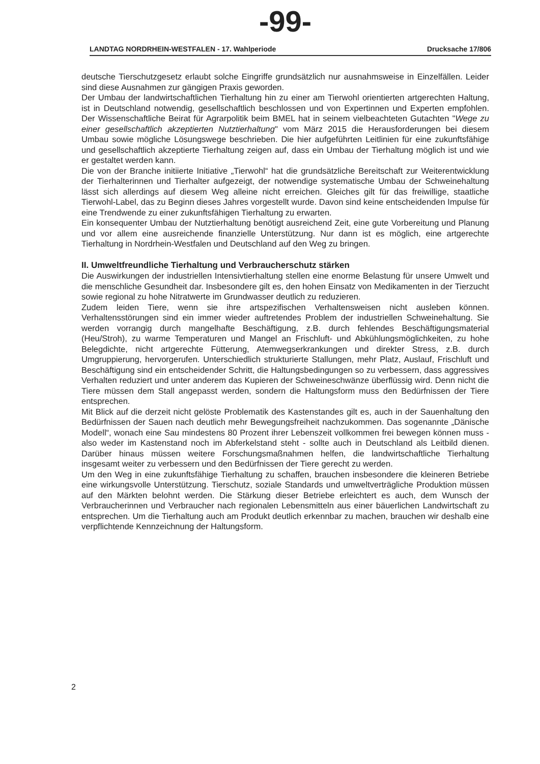-99-
LANDTAG NORDRHEIN-WESTFALEN - 17. Wahlperiode Drucksache 17/806
deutsche Tierschutzgesetz erlaubt solche Eingriffe grundsätzlich nur ausnahmsweise in Einzelfällen. Leider sind diese Ausnahmen zur gängigen Praxis geworden.
Der Umbau der landwirtschaftlichen Tierhaltung hin zu einer am Tierwohl orientierten artgerechten Haltung, ist in Deutschland notwendig, gesellschaftlich beschlossen und von Expertinnen und Experten empfohlen. Der Wissenschaftliche Beirat für Agrarpolitik beim BMEL hat in seinem vielbeachteten Gutachten "Wege zu einer gesellschaftlich akzeptierten Nutztierhaltung" vom März 2015 die Herausforderungen bei diesem Umbau sowie mögliche Lösungswege beschrieben. Die hier aufgeführten Leitlinien für eine zukunftsfähige und gesellschaftlich akzeptierte Tierhaltung zeigen auf, dass ein Umbau der Tierhaltung möglich ist und wie er gestaltet werden kann.
Die von der Branche initiierte Initiative „Tierwohl“ hat die grundsätzliche Bereitschaft zur Weiterentwicklung der Tierhalterinnen und Tierhalter aufgezeigt, der notwendige systematische Umbau der Schweinehaltung lässt sich allerdings auf diesem Weg alleine nicht erreichen. Gleiches gilt für das freiwillige, staatliche Tierwohl-Label, das zu Beginn dieses Jahres vorgestellt wurde. Davon sind keine entscheidenden Impulse für eine Trendwende zu einer zukunftsfähigen Tierhaltung zu erwarten.
Ein konsequenter Umbau der Nutztierhaltung benötigt ausreichend Zeit, eine gute Vorbereitung und Planung und vor allem eine ausreichende finanzielle Unterstützung. Nur dann ist es möglich, eine artgerechte Tierhaltung in Nordrhein-Westfalen und Deutschland auf den Weg zu bringen.
II. Umweltfreundliche Tierhaltung und Verbraucherschutz stärken
Die Auswirkungen der industriellen Intensivtierhaltung stellen eine enorme Belastung für unsere Umwelt und die menschliche Gesundheit dar. Insbesondere gilt es, den hohen Einsatz von Medikamenten in der Tierzucht sowie regional zu hohe Nitratwerte im Grundwasser deutlich zu reduzieren.
Zudem leiden Tiere, wenn sie ihre artspezifischen Verhaltensweisen nicht ausleben können. Verhaltensstörungen sind ein immer wieder auftretendes Problem der industriellen Schweinehaltung. Sie werden vorrangig durch mangelhafte Beschäftigung, z.B. durch fehlendes Beschäftigungsmaterial (Heu/Stroh), zu warme Temperaturen und Mangel an Frischluft- und Abkühlungsmöglichkeiten, zu hohe Belegdichte, nicht artgerechte Fütterung, Atemwegserkrankungen und direkter Stress, z.B. durch Umgruppierung, hervorgerufen. Unterschiedlich strukturierte Stallungen, mehr Platz, Auslauf, Frischluft und Beschäftigung sind ein entscheidender Schritt, die Haltungsbedingungen so zu verbessern, dass aggressives Verhalten reduziert und unter anderem das Kupieren der Schweineschwänze überflüssig wird. Denn nicht die Tiere müssen dem Stall angepasst werden, sondern die Haltungsform muss den Bedürfnissen der Tiere entsprechen.
Mit Blick auf die derzeit nicht gelöste Problematik des Kastenstandes gilt es, auch in der Sauenhaltung den Bedürfnissen der Sauen nach deutlich mehr Bewegungsfreiheit nachzukommen. Das sogenannte „Dänische Modell“, wonach eine Sau mindestens 80 Prozent ihrer Lebenszeit vollkommen frei bewegen können muss - also weder im Kastenstand noch im Abferkelstand steht - sollte auch in Deutschland als Leitbild dienen. Darüber hinaus müssen weitere Forschungsmaßnahmen helfen, die landwirtschaftliche Tierhaltung insgesamt weiter zu verbessern und den Bedürfnissen der Tiere gerecht zu werden.
Um den Weg in eine zukunftsfähige Tierhaltung zu schaffen, brauchen insbesondere die kleineren Betriebe eine wirkungsvolle Unterstützung. Tierschutz, soziale Standards und umweltverträgliche Produktion müssen auf den Märkten belohnt werden. Die Stärkung dieser Betriebe erleichtert es auch, dem Wunsch der Verbraucherinnen und Verbraucher nach regionalen Lebensmitteln aus einer bäuerlichen Landwirtschaft zu entsprechen. Um die Tierhaltung auch am Produkt deutlich erkennbar zu machen, brauchen wir deshalb eine verpflichtende Kennzeichnung der Haltungsform.
2